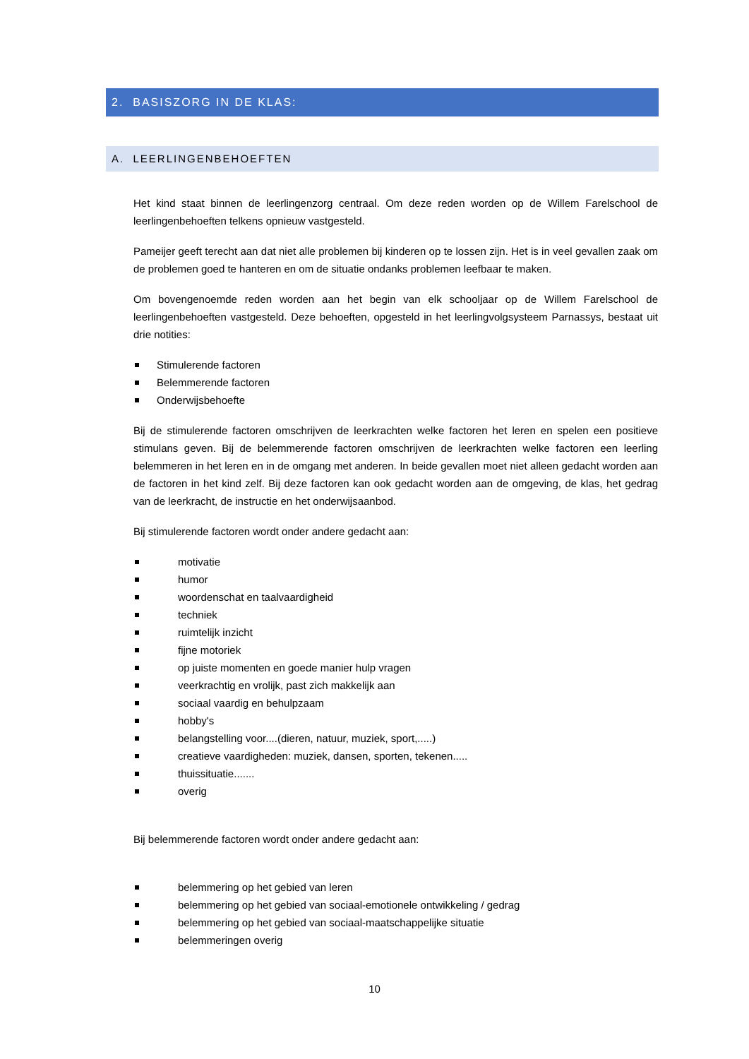2. BASISZORG IN DE KLAS:
A. LEERLINGENBEHOEFTEN
Het kind staat binnen de leerlingenzorg centraal. Om deze reden worden op de Willem Farelschool de leerlingenbehoeften telkens opnieuw vastgesteld.
Pameijer geeft terecht aan dat niet alle problemen bij kinderen op te lossen zijn. Het is in veel gevallen zaak om de problemen goed te hanteren en om de situatie ondanks problemen leefbaar te maken.
Om bovengenoemde reden worden aan het begin van elk schooljaar op de Willem Farelschool de leerlingenbehoeften vastgesteld. Deze behoeften, opgesteld in het leerlingvolgsysteem Parnassys, bestaat uit drie notities:
Stimulerende factoren
Belemmerende factoren
Onderwijsbehoefte
Bij de stimulerende factoren omschrijven de leerkrachten welke factoren het leren en spelen een positieve stimulans geven. Bij de belemmerende factoren omschrijven de leerkrachten welke factoren een leerling belemmeren in het leren en in de omgang met anderen. In beide gevallen moet niet alleen gedacht worden aan de factoren in het kind zelf. Bij deze factoren kan ook gedacht worden aan de omgeving, de klas, het gedrag van de leerkracht, de instructie en het onderwijsaanbod.
Bij stimulerende factoren wordt onder andere gedacht aan:
motivatie
humor
woordenschat en taalvaardigheid
techniek
ruimtelijk inzicht
fijne motoriek
op juiste momenten en goede manier hulp vragen
veerkrachtig en vrolijk, past zich makkelijk aan
sociaal vaardig en behulpzaam
hobby's
belangstelling voor....(dieren, natuur, muziek, sport,.....)
creatieve vaardigheden: muziek, dansen, sporten, tekenen.....
thuissituatie.......
overig
Bij belemmerende factoren wordt onder andere gedacht aan:
belemmering op het gebied van leren
belemmering op het gebied van sociaal-emotionele ontwikkeling / gedrag
belemmering op het gebied van sociaal-maatschappelijke situatie
belemmeringen overig
10